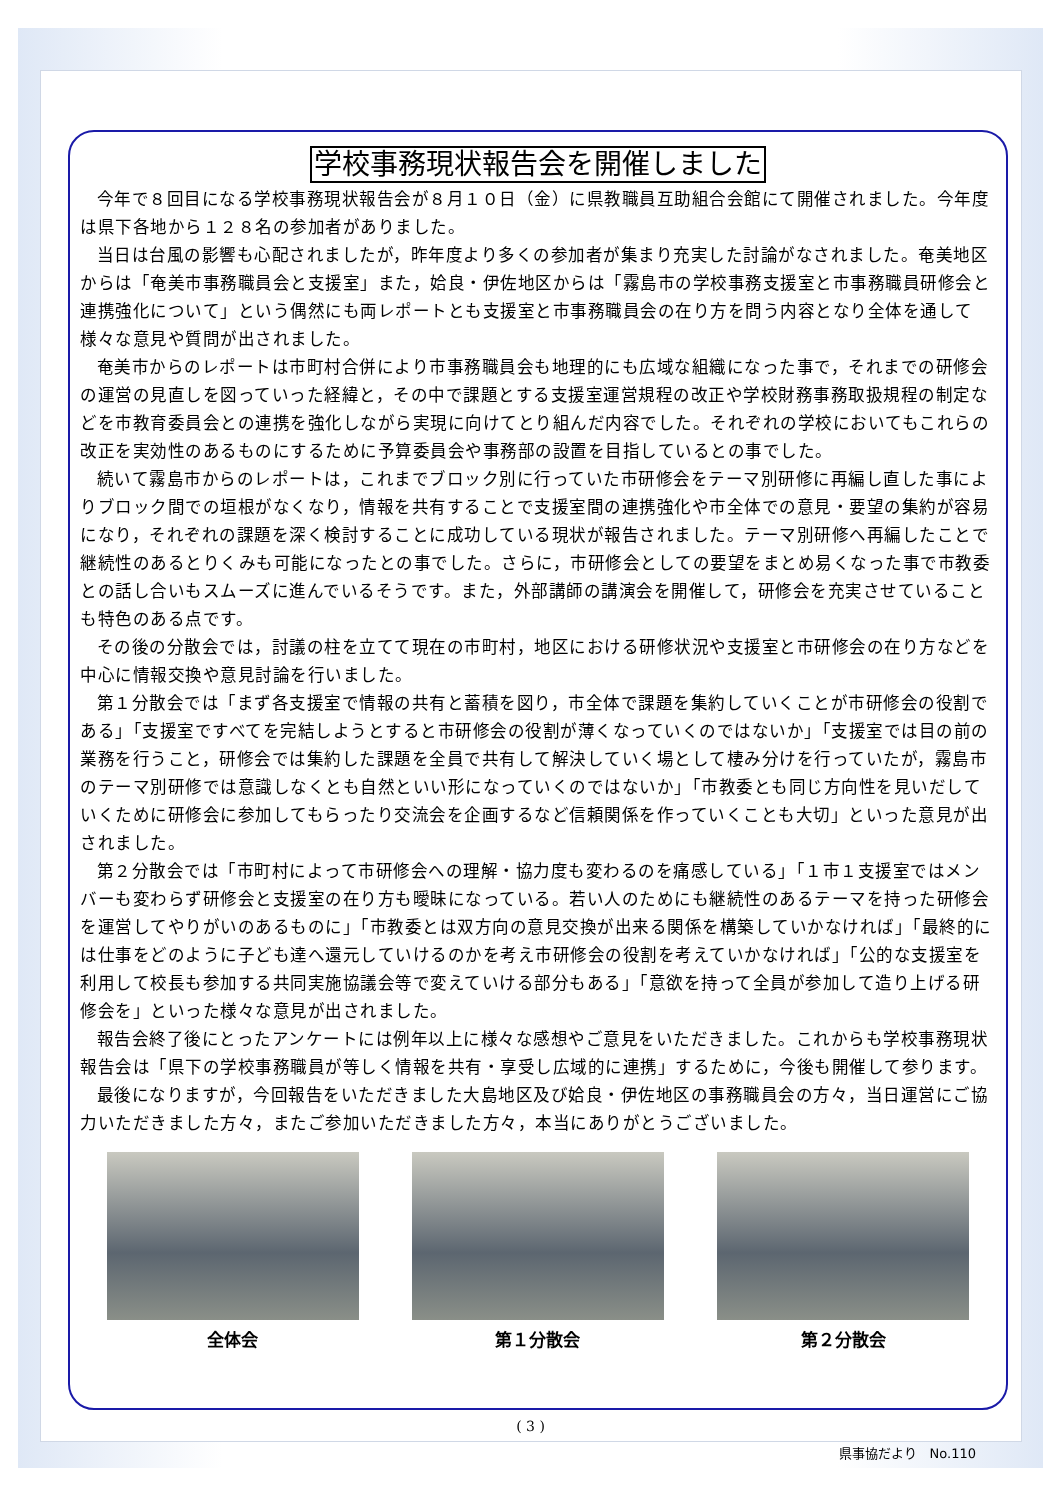学校事務現状報告会を開催しました
今年で８回目になる学校事務現状報告会が８月１０日（金）に県教職員互助組合会館にて開催されました。今年度は県下各地から１２８名の参加者がありました。
当日は台風の影響も心配されましたが，昨年度より多くの参加者が集まり充実した討論がなされました。奄美地区からは「奄美市事務職員会と支援室」また，姶良・伊佐地区からは「霧島市の学校事務支援室と市事務職員研修会と連携強化について」という偶然にも両レポートとも支援室と市事務職員会の在り方を問う内容となり全体を通して様々な意見や質問が出されました。
奄美市からのレポートは市町村合併により市事務職員会も地理的にも広域な組織になった事で，それまでの研修会の運営の見直しを図っていった経緯と，その中で課題とする支援室運営規程の改正や学校財務事務取扱規程の制定などを市教育委員会との連携を強化しながら実現に向けてとり組んだ内容でした。それぞれの学校においてもこれらの改正を実効性のあるものにするために予算委員会や事務部の設置を目指しているとの事でした。
続いて霧島市からのレポートは，これまでブロック別に行っていた市研修会をテーマ別研修に再編し直した事によりブロック間での垣根がなくなり，情報を共有することで支援室間の連携強化や市全体での意見・要望の集約が容易になり，それぞれの課題を深く検討することに成功している現状が報告されました。テーマ別研修へ再編したことで継続性のあるとりくみも可能になったとの事でした。さらに，市研修会としての要望をまとめ易くなった事で市教委との話し合いもスムーズに進んでいるそうです。また，外部講師の講演会を開催して，研修会を充実させていることも特色のある点です。
その後の分散会では，討議の柱を立てて現在の市町村，地区における研修状況や支援室と市研修会の在り方などを中心に情報交換や意見討論を行いました。
第１分散会では「まず各支援室で情報の共有と蓄積を図り，市全体で課題を集約していくことが市研修会の役割である」「支援室ですべてを完結しようとすると市研修会の役割が薄くなっていくのではないか」「支援室では目の前の業務を行うこと，研修会では集約した課題を全員で共有して解決していく場として棲み分けを行っていたが，霧島市のテーマ別研修では意識しなくとも自然といい形になっていくのではないか」「市教委とも同じ方向性を見いだしていくために研修会に参加してもらったり交流会を企画するなど信頼関係を作っていくことも大切」といった意見が出されました。
第２分散会では「市町村によって市研修会への理解・協力度も変わるのを痛感している」「１市１支援室ではメンバーも変わらず研修会と支援室の在り方も曖昧になっている。若い人のためにも継続性のあるテーマを持った研修会を運営してやりがいのあるものに」「市教委とは双方向の意見交換が出来る関係を構築していかなければ」「最終的には仕事をどのように子ども達へ還元していけるのかを考え市研修会の役割を考えていかなければ」「公的な支援室を利用して校長も参加する共同実施協議会等で変えていける部分もある」「意欲を持って全員が参加して造り上げる研修会を」といった様々な意見が出されました。
報告会終了後にとったアンケートには例年以上に様々な感想やご意見をいただきました。これからも学校事務現状報告会は「県下の学校事務職員が等しく情報を共有・享受し広域的に連携」するために，今後も開催して参ります。
最後になりますが，今回報告をいただきました大島地区及び姶良・伊佐地区の事務職員会の方々，当日運営にご協力いただきました方々，またご参加いただきました方々，本当にありがとうございました。
全体会 第１分散会 第２分散会
( 3 )
県事協だより　No.110